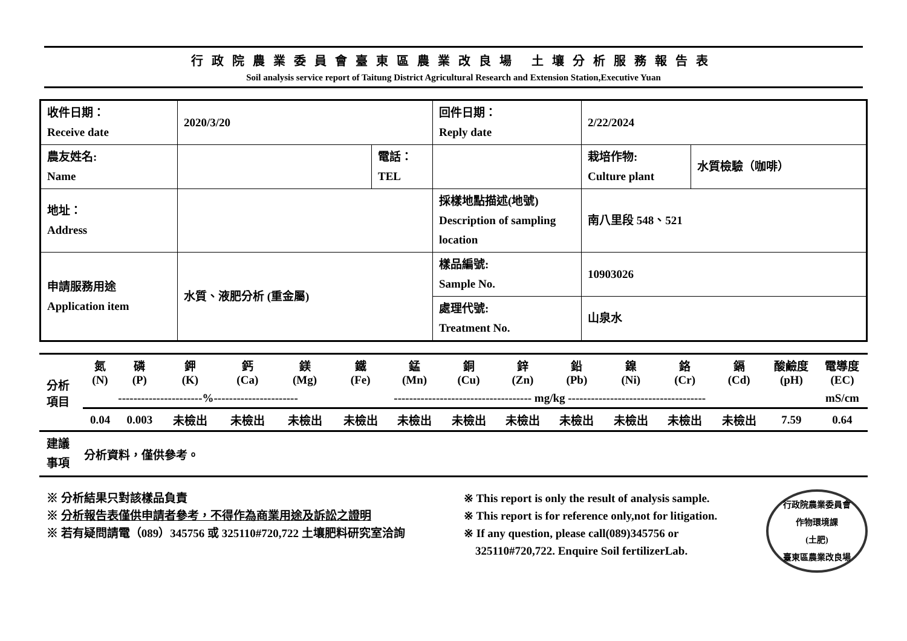行政院農業委員會臺東區農業改良場 土壤分析服務報告表
Soil analysis service report of Taitung District Agricultural Research and Extension Station,Executive Yuan
| 收件日期： Receive date | 2020/3/20 | | 回件日期： Reply date | 2/22/2024 | |
| 農友姓名: Name | | 電話： TEL | | 栽培作物: Culture plant | 水質檢驗（咖啡） |
| 地址： Address | | | 採樣地點描述(地號) Description of sampling location | 南八里段 548、521 | |
| 申請服務用途 Application item | 水質、液肥分析 (重金屬) | | 樣品編號: Sample No. | 10903026 | |
| | | | 處理代號: Treatment No. | 山泉水 | |
| 分析 項目 | 氮 (N) | 磷 (P) | 鉀 (K) | 鈣 (Ca) | 鎂 (Mg) | 鐵 (Fe) | 錳 (Mn) | 銅 (Cu) | 鋅 (Zn) | 鉛 (Pb) | 鎳 (Ni) | 鉻 (Cr) | 鎘 (Cd) | 酸鹼度 (pH) | 電導度 (EC) |
| | ----------------------%---------------------- | | | | | ------------------------------------ mg/kg ------------------------------------ | | | | | | | | | mS/cm |
| | 0.04 | 0.003 | 未檢出 | 未檢出 | 未檢出 | 未檢出 | 未檢出 | 未檢出 | 未檢出 | 未檢出 | 未檢出 | 未檢出 | 未檢出 | 7.59 | 0.64 |
| 建議 事項 | 分析資料，僅供參考。 | | | | | | | | | | | | | | |
※ 分析結果只對該樣品負責
※ 分析報告表僅供申請者參考，不得作為商業用途及訴訟之證明
※ 若有疑問請電（089）345756 或 325110#720,722 土壤肥料研究室洽詢
※ This report is only the result of analysis sample.
※ This report is for reference only,not for litigation.
※ If any question, please call(089)345756 or
325110#720,722. Enquire Soil fertilizerLab.
行政院農業委員會
作物環境課
(土肥)
臺東區農業改良場